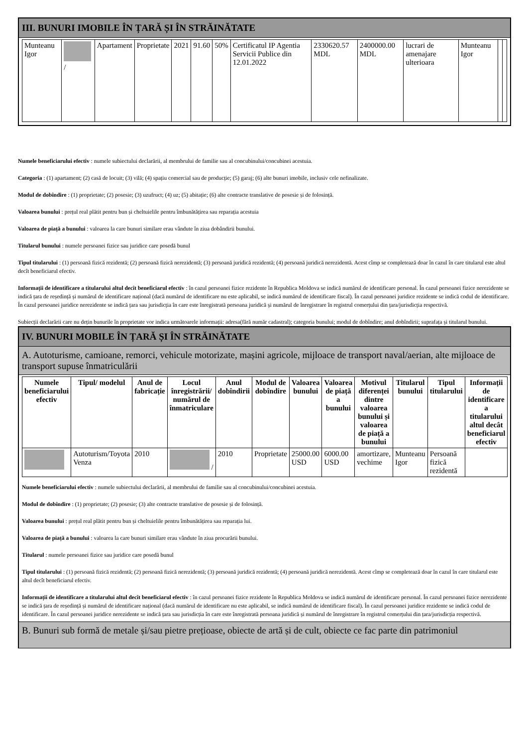III. BUNURI IMOBILE ÎN ȚARĂ ȘI ÎN STRĂINĂTATE
| Munteanu Igor | / | Apartament | Proprietate | 2021 | 91.60 | 50% | Certificatul IP Agentia Servicii Publice din 12.01.2022 | 2330620.57 MDL | 2400000.00 MDL | lucrari de amenajare ulterioara | Munteanu Igor | | |
Numele beneficiarului efectiv : numele subiectului declarării, al membrului de familie sau al concubinului/concubinei acestuia.
Categoria : (1) apartament; (2) casă de locuit; (3) vilă; (4) spațiu comercial sau de producție; (5) garaj; (6) alte bunuri imobile, inclusiv cele nefinalizate.
Modul de dobîndire : (1) proprietate; (2) posesie; (3) uzufruct; (4) uz; (5) abitație; (6) alte contracte translative de posesie și de folosință.
Valoarea bunului : prețul real plătit pentru bun și cheltuielile pentru îmbunătățirea sau reparația acestuia
Valoarea de piață a bunului : valoarea la care bunuri similare erau vândute în ziua dobândirii bunului.
Titularul bunului : numele persoanei fizice sau juridice care posedă bunul
Tipul titularului : (1) persoană fizică rezidentă; (2) persoană fizică nerezidentă; (3) persoană juridică rezidentă; (4) persoană juridică nerezidentă. Acest cîmp se completează doar în cazul în care titularul este altul decît beneficiarul efectiv.
Informații de identificare a titularului altul decît beneficiarul efectiv : în cazul persoanei fizice rezidente în Republica Moldova se indică numărul de identificare personal. În cazul persoanei fizice nerezidente se indică țara de reședință și numărul de identificare național (dacă numărul de identificare nu este aplicabil, se indică numărul de identificare fiscal). În cazul persoanei juridice rezidente se indică codul de identificare. În cazul persoanei juridice nerezidente se indică țara sau jurisdicția în care este înregistrată persoana juridică și numărul de înregistrare în registrul comerțului din țara/jurisdicția respectivă.
Subiecții declarării care nu dețin bunurile în proprietate vor indica următoarele informații: adresa(fără număr cadastral); categoria bunului; modul de dobîndire; anul dobîndirii; suprafața și titularul bunului.
IV. BUNURI MOBILE ÎN ȚARĂ ȘI ÎN STRĂINĂTATE
A. Autoturisme, camioane, remorci, vehicule motorizate, mașini agricole, mijloace de transport naval/aerian, alte mijloace de transport supuse înmatriculării
| Numele beneficiarului efectiv | Tipul/ modelul | Anul de fabricație | Locul înregistrării/ numărul de înmatriculare | Anul dobîndirii | Modul de dobîndire | Valoarea bunului | Valoarea de piață a bunului | Motivul diferenței dintre valoarea bunului și valoarea de piață a bunului | Titularul bunului | Tipul titularului | Informații de identificare a titularului altul decât beneficiarul efectiv |
| --- | --- | --- | --- | --- | --- | --- | --- | --- | --- | --- | --- |
| | Autoturism/Toyota Venza | 2010 | / | 2010 | Proprietate | 25000.00 USD | 6000.00 USD | amortizare, vechime | Munteanu Igor | Persoană fizică rezidentă | |
Numele beneficiarului efectiv : numele subiectului declarării, al membrului de familie sau al concubinului/concubinei acestuia.
Modul de dobîndire : (1) proprietate; (2) posesie; (3) alte contracte translative de posesie și de folosință.
Valoarea bunului : prețul real plătit pentru bun și cheltuielile pentru îmbunătățirea sau reparația lui.
Valoarea de piață a bunului : valoarea la care bunuri similare erau vândute în ziua procurării bunului.
Titularul : numele persoanei fizice sau juridice care posedă bunul
Tipul titularului : (1) persoană fizică rezidentă; (2) persoană fizică nerezidentă; (3) persoană juridică rezidentă; (4) persoană juridică nerezidentă. Acest cîmp se completează doar în cazul în care titularul este altul decît beneficiarul efectiv.
Informații de identificare a titularului altul decît beneficiarul efectiv : în cazul persoanei fizice rezidente în Republica Moldova se indică numărul de identificare personal. În cazul persoanei fizice nerezidente se indică țara de reședință și numărul de identificare național (dacă numărul de identificare nu este aplicabil, se indică numărul de identificare fiscal). În cazul persoanei juridice rezidente se indică codul de identificare. În cazul persoanei juridice nerezidente se indică țara sau jurisdicția în care este înregistrată persoana juridică și numărul de înregistrare în registrul comerțului din țara/jurisdicția respectivă.
B. Bunuri sub formă de metale și/sau pietre prețioase, obiecte de artă și de cult, obiecte ce fac parte din patrimoniul